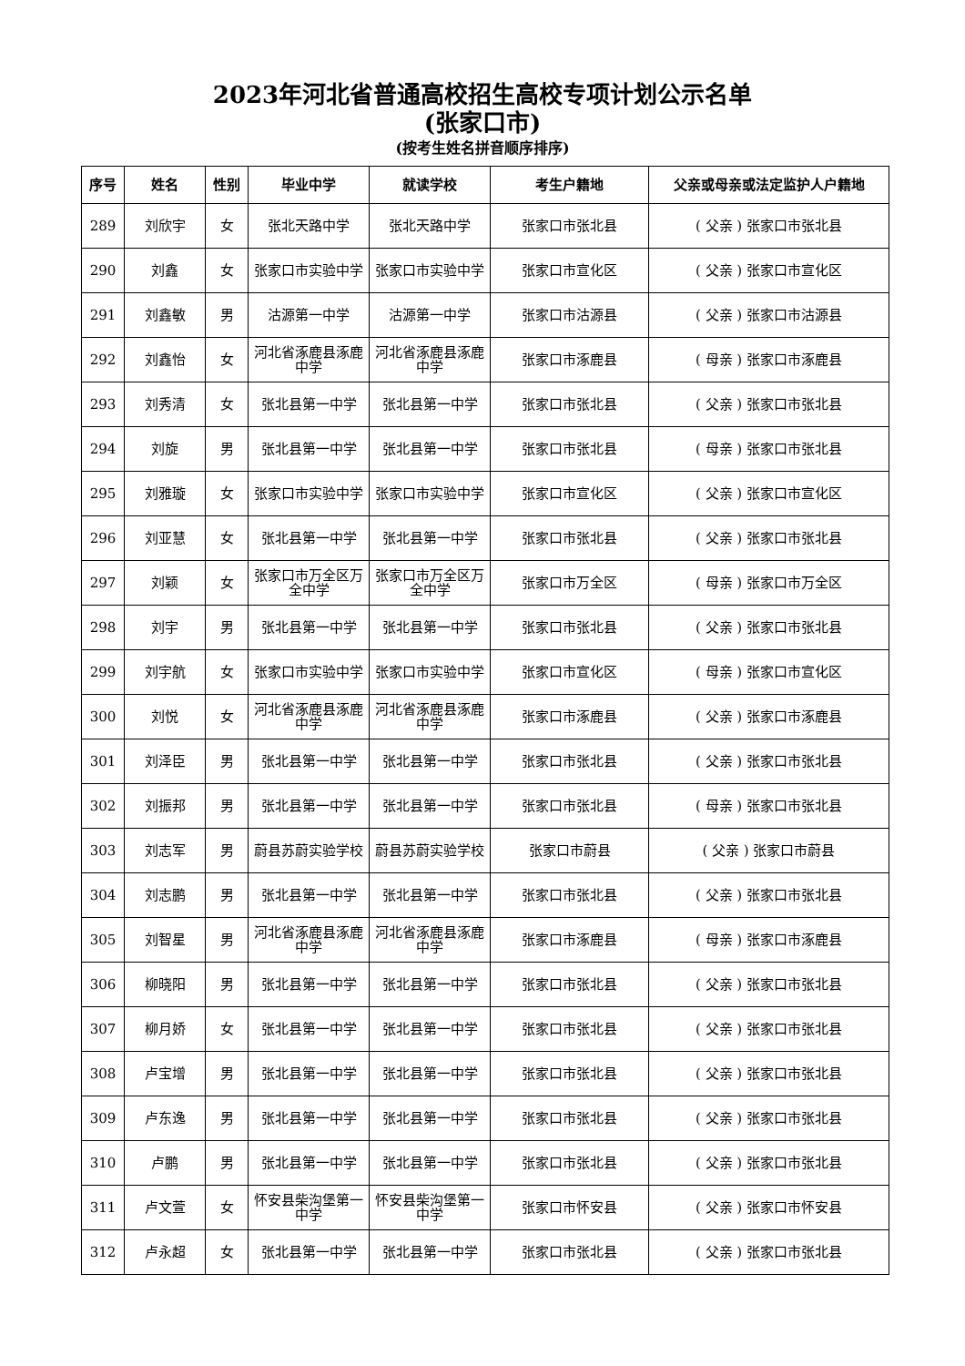2023年河北省普通高校招生高校专项计划公示名单
(张家口市)
(按考生姓名拼音顺序排序)
| 序号 | 姓名 | 性别 | 毕业中学 | 就读学校 | 考生户籍地 | 父亲或母亲或法定监护人户籍地 |
| --- | --- | --- | --- | --- | --- | --- |
| 289 | 刘欣宇 | 女 | 张北天路中学 | 张北天路中学 | 张家口市张北县 | ( 父亲 ) 张家口市张北县 |
| 290 | 刘鑫 | 女 | 张家口市实验中学 | 张家口市实验中学 | 张家口市宣化区 | ( 父亲 ) 张家口市宣化区 |
| 291 | 刘鑫敏 | 男 | 沽源第一中学 | 沽源第一中学 | 张家口市沽源县 | ( 父亲 ) 张家口市沽源县 |
| 292 | 刘鑫怡 | 女 | 河北省涿鹿县涿鹿中学 | 河北省涿鹿县涿鹿中学 | 张家口市涿鹿县 | ( 母亲 ) 张家口市涿鹿县 |
| 293 | 刘秀清 | 女 | 张北县第一中学 | 张北县第一中学 | 张家口市张北县 | ( 父亲 ) 张家口市张北县 |
| 294 | 刘旋 | 男 | 张北县第一中学 | 张北县第一中学 | 张家口市张北县 | ( 母亲 ) 张家口市张北县 |
| 295 | 刘雅璇 | 女 | 张家口市实验中学 | 张家口市实验中学 | 张家口市宣化区 | ( 父亲 ) 张家口市宣化区 |
| 296 | 刘亚慧 | 女 | 张北县第一中学 | 张北县第一中学 | 张家口市张北县 | ( 父亲 ) 张家口市张北县 |
| 297 | 刘颖 | 女 | 张家口市万全区万全中学 | 张家口市万全区万全中学 | 张家口市万全区 | ( 母亲 ) 张家口市万全区 |
| 298 | 刘宇 | 男 | 张北县第一中学 | 张北县第一中学 | 张家口市张北县 | ( 父亲 ) 张家口市张北县 |
| 299 | 刘宇航 | 女 | 张家口市实验中学 | 张家口市实验中学 | 张家口市宣化区 | ( 母亲 ) 张家口市宣化区 |
| 300 | 刘悦 | 女 | 河北省涿鹿县涿鹿中学 | 河北省涿鹿县涿鹿中学 | 张家口市涿鹿县 | ( 父亲 ) 张家口市涿鹿县 |
| 301 | 刘泽臣 | 男 | 张北县第一中学 | 张北县第一中学 | 张家口市张北县 | ( 父亲 ) 张家口市张北县 |
| 302 | 刘振邦 | 男 | 张北县第一中学 | 张北县第一中学 | 张家口市张北县 | ( 母亲 ) 张家口市张北县 |
| 303 | 刘志军 | 男 | 蔚县苏蔚实验学校 | 蔚县苏蔚实验学校 | 张家口市蔚县 | ( 父亲 ) 张家口市蔚县 |
| 304 | 刘志鹏 | 男 | 张北县第一中学 | 张北县第一中学 | 张家口市张北县 | ( 父亲 ) 张家口市张北县 |
| 305 | 刘智星 | 男 | 河北省涿鹿县涿鹿中学 | 河北省涿鹿县涿鹿中学 | 张家口市涿鹿县 | ( 母亲 ) 张家口市涿鹿县 |
| 306 | 柳晓阳 | 男 | 张北县第一中学 | 张北县第一中学 | 张家口市张北县 | ( 父亲 ) 张家口市张北县 |
| 307 | 柳月娇 | 女 | 张北县第一中学 | 张北县第一中学 | 张家口市张北县 | ( 父亲 ) 张家口市张北县 |
| 308 | 卢宝增 | 男 | 张北县第一中学 | 张北县第一中学 | 张家口市张北县 | ( 父亲 ) 张家口市张北县 |
| 309 | 卢东逸 | 男 | 张北县第一中学 | 张北县第一中学 | 张家口市张北县 | ( 父亲 ) 张家口市张北县 |
| 310 | 卢鹏 | 男 | 张北县第一中学 | 张北县第一中学 | 张家口市张北县 | ( 父亲 ) 张家口市张北县 |
| 311 | 卢文萱 | 女 | 怀安县柴沟堡第一中学 | 怀安县柴沟堡第一中学 | 张家口市怀安县 | ( 父亲 ) 张家口市怀安县 |
| 312 | 卢永超 | 女 | 张北县第一中学 | 张北县第一中学 | 张家口市张北县 | ( 父亲 ) 张家口市张北县 |